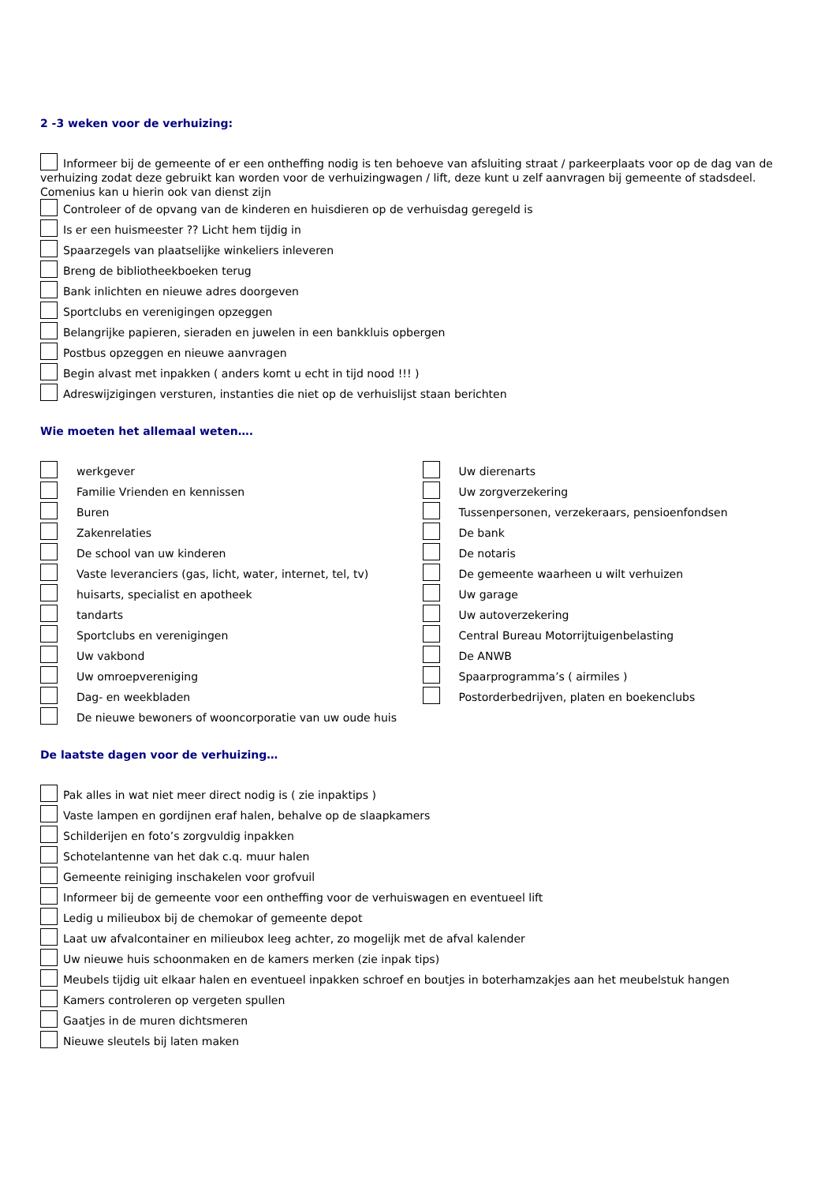2 -3 weken voor de verhuizing:
Informeer bij de gemeente of er een ontheffing nodig is ten behoeve van afsluiting straat / parkeerplaats voor op de dag van de verhuizing zodat deze gebruikt kan worden voor de verhuizingwagen / lift, deze kunt u zelf aanvragen bij gemeente of stadsdeel. Comenius kan u hierin ook van dienst zijn
Controleer of de opvang van de kinderen en huisdieren op de verhuisdag geregeld is
Is er een huismeester ?? Licht hem tijdig in
Spaarzegels van plaatselijke winkeliers inleveren
Breng de bibliotheekboeken terug
Bank inlichten en nieuwe adres doorgeven
Sportclubs en verenigingen opzeggen
Belangrijke papieren, sieraden en juwelen in een bankkluis opbergen
Postbus opzeggen en nieuwe aanvragen
Begin alvast met inpakken ( anders komt u echt in tijd nood !!! )
Adreswijzigingen versturen, instanties die niet op de verhuislijst staan berichten
Wie moeten het allemaal weten….
werkgever
Familie Vrienden en kennissen
Buren
Zakenrelaties
De school van uw kinderen
Vaste leveranciers (gas, licht, water, internet, tel, tv)
huisarts, specialist en apotheek
tandarts
Sportclubs en verenigingen
Uw vakbond
Uw omroepvereniging
Dag- en weekbladen
De nieuwe bewoners of wooncorporatie van uw oude huis
Uw dierenarts
Uw zorgverzekering
Tussenpersonen, verzekeraars, pensioenfondsen
De bank
De notaris
De gemeente waarheen u wilt verhuizen
Uw garage
Uw autoverzekering
Central Bureau Motorrijtuigenbelasting
De ANWB
Spaarprogramma’s ( airmiles )
Postorderbedrijven, platen en boekenclubs
De laatste dagen voor de verhuizing…
Pak alles in wat niet meer direct nodig is ( zie inpaktips )
Vaste lampen en gordijnen eraf halen, behalve op de slaapkamers
Schilderijen en foto’s zorgvuldig inpakken
Schotelantenne van het dak c.q. muur halen
Gemeente reiniging inschakelen voor grofvuil
Informeer bij de gemeente voor een ontheffing voor de verhuiswagen en eventueel lift
Ledig u milieubox bij de chemokar of gemeente depot
Laat uw afvalcontainer en milieubox leeg achter, zo mogelijk met de afval kalender
Uw nieuwe huis schoonmaken en de kamers merken (zie inpak tips)
Meubels tijdig uit elkaar halen en eventueel inpakken schroef en boutjes in boterhamzakjes aan het meubelstuk hangen
Kamers controleren op vergeten spullen
Gaatjes in de muren dichtsmeren
Nieuwe sleutels bij laten maken